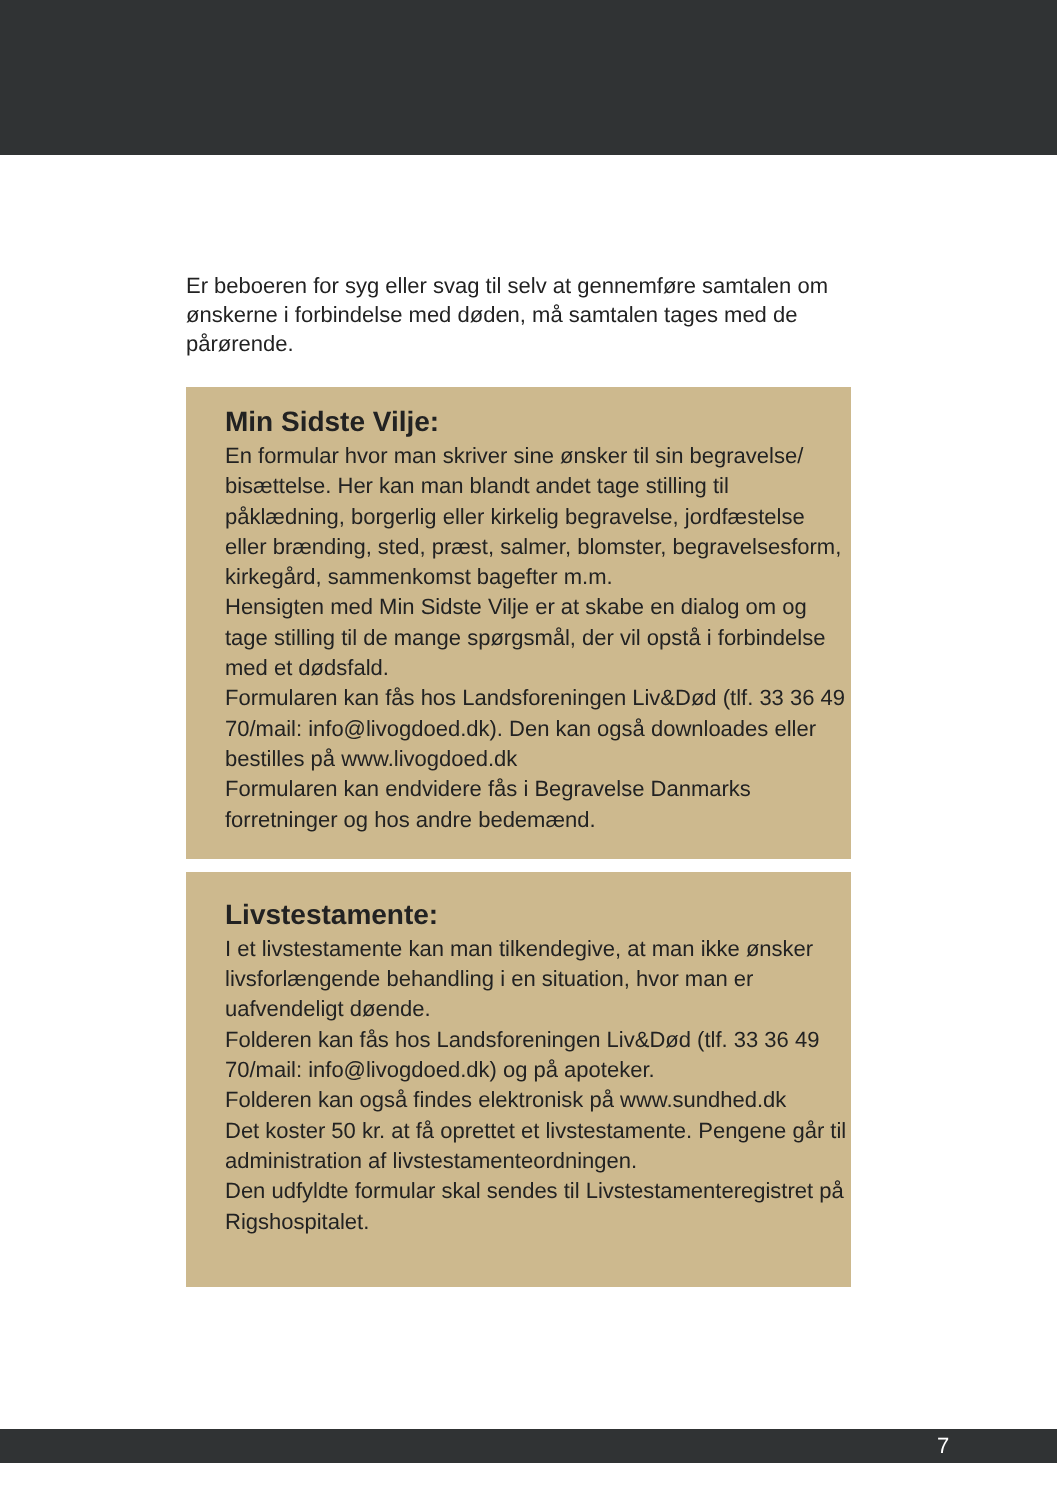Er beboeren for syg eller svag til selv at gennemføre samtalen om ønskerne i forbindelse med døden, må samtalen tages med de pårørende.
Min Sidste Vilje:
En formular hvor man skriver sine ønsker til sin begravelse/ bisættelse. Her kan man blandt andet tage stilling til påklædning, borgerlig eller kirkelig begravelse, jordfæstelse eller brænding, sted, præst, salmer, blomster, begravelsesform, kirkegård, sammenkomst bagefter m.m.
Hensigten med Min Sidste Vilje er at skabe en dialog om og tage stilling til de mange spørgsmål, der vil opstå i forbindelse med et dødsfald.
Formularen kan fås hos Landsforeningen Liv&Død (tlf. 33 36 49 70/mail: info@livogdoed.dk). Den kan også downloades eller bestilles på www.livogdoed.dk
Formularen kan endvidere fås i Begravelse Danmarks forretninger og hos andre bedemænd.
Livstestamente:
I et livstestamente kan man tilkendegive, at man ikke ønsker livsforlængende behandling i en situation, hvor man er uafvendeligt døende.
Folderen kan fås hos Landsforeningen Liv&Død (tlf. 33 36 49 70/mail: info@livogdoed.dk) og på apoteker.
Folderen kan også findes elektronisk på www.sundhed.dk
Det koster 50 kr. at få oprettet et livstestamente. Pengene går til administration af livstestamenteordningen.
Den udfyldte formular skal sendes til Livstestamenteregistret på Rigshospitalet.
7